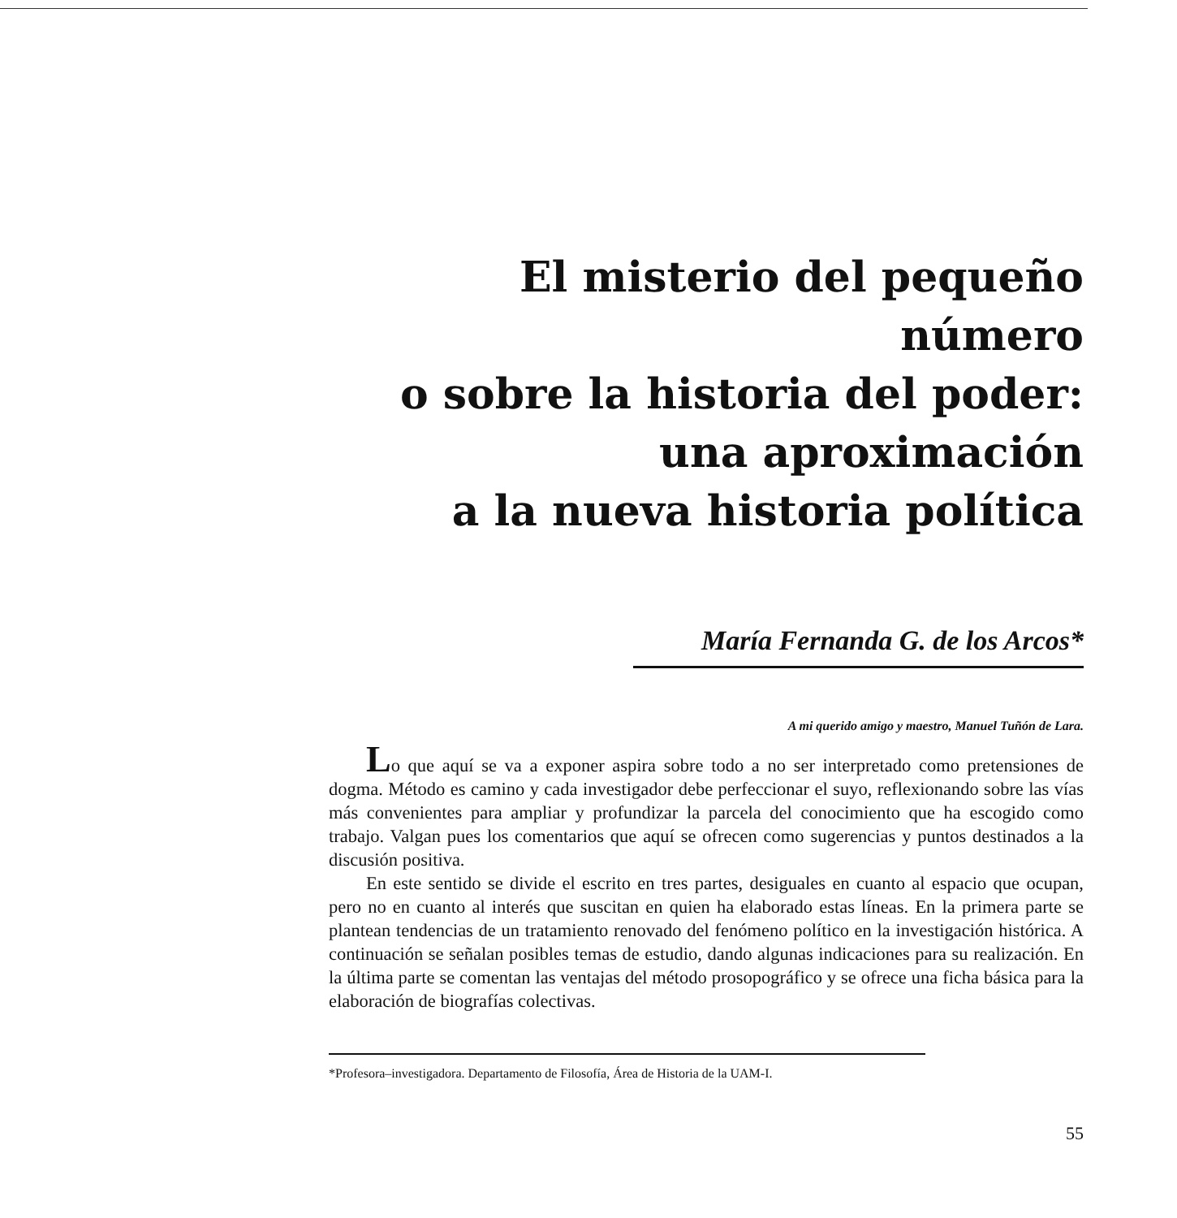El misterio del pequeño número
o sobre la historia del poder:
una aproximación
a la nueva historia política
María Fernanda G. de los Arcos*
A mi querido amigo y maestro, Manuel Tuñón de Lara.
Lo que aquí se va a exponer aspira sobre todo a no ser interpretado como pretensiones de dogma. Método es camino y cada investigador debe perfeccionar el suyo, reflexionando sobre las vías más convenientes para ampliar y profundizar la parcela del conocimiento que ha escogido como trabajo. Valgan pues los comentarios que aquí se ofrecen como sugerencias y puntos destinados a la discusión positiva.
En este sentido se divide el escrito en tres partes, desiguales en cuanto al espacio que ocupan, pero no en cuanto al interés que suscitan en quien ha elaborado estas líneas. En la primera parte se plantean tendencias de un tratamiento renovado del fenómeno político en la investigación histórica. A continuación se señalan posibles temas de estudio, dando algunas indicaciones para su realización. En la última parte se comentan las ventajas del método prosopográfico y se ofrece una ficha básica para la elaboración de biografías colectivas.
*Profesora–investigadora. Departamento de Filosofía, Área de Historia de la UAM-I.
55